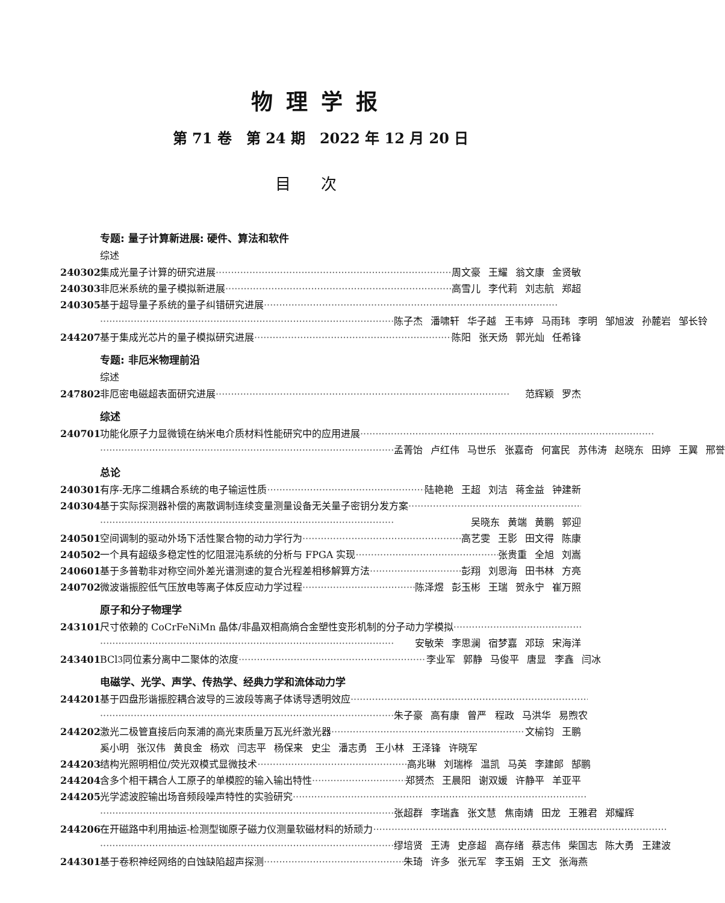物理学报
第 71 卷　第 24 期　2022 年 12 月 20 日
目次
专题: 量子计算新进展: 硬件、算法和软件
综述
240302 集成光量子计算的研究进展 周文豪 王耀 翁文康 金贤敏
240303 非厄米系统的量子模拟新进展 高雪儿 李代莉 刘志航 郑超
240305 基于超导量子系统的量子纠错研究进展
陈子杰 潘啸轩 华子越 王韦婷 马雨玮 李明 邹旭波 孙麓岩 邹长铃
244207 基于集成光芯片的量子模拟研究进展 陈阳 张天炀 郭光灿 任希锋
专题: 非厄米物理前沿
综述
247802 非厄密电磁超表面研究进展 范辉颖 罗杰
综述
240701 功能化原子力显微镜在纳米电介质材料性能研究中的应用进展
孟菁饴 卢红伟 马世乐 张嘉奇 何富民 苏伟涛 赵晓东 田婷 王翼 邢誉
总论
240301 有序-无序二维耦合系统的电子输运性质 陆艳艳 王超 刘洁 蒋金益 钟建新
240304 基于实际探测器补偿的离散调制连续变量测量设备无关量子密钥分发方案
吴晓东 黄端 黄鹏 郭迎
240501 空间调制的驱动外场下活性聚合物的动力学行为 高艺雯 王影 田文得 陈康
240502 一个具有超级多稳定性的忆阻混沌系统的分析与 FPGA 实现 张贵重 全旭 刘嵩
240601 基于多普勒非对称空间外差光谱测速的复合光程差相移解算方法 彭翔 刘恩海 田书林 方亮
240702 微波谐振腔低气压放电等离子体反应动力学过程 陈泽煜 彭玉彬 王瑞 贺永宁 崔万照
原子和分子物理学
243101 尺寸依赖的 CoCrFeNiMn 晶体/非晶双相高熵合金塑性变形机制的分子动力学模拟
安敏荣 李思澜 宿梦嘉 邓琼 宋海洋
243401 BCl<sub>3</sub> 同位素分离中二聚体的浓度 李业军 郭静 马俊平 唐显 李鑫 闫冰
电磁学、光学、声学、传热学、经典力学和流体动力学
244201 基于四盘形谐振腔耦合波导的三波段等离子体诱导透明效应
朱子豪 高有康 曾严 程政 马洪华 易煦农
244202 激光二极管直接后向泵浦的高光束质量万瓦光纤激光器 文榆钧 王鹏
奚小明 张汉伟 黄良金 杨欢 闫志平 杨保来 史尘 潘志勇 王小林 王泽锋 许晓军
244203 结构光照明相位/荧光双模式显微技术 高兆琳 刘瑞桦 温凯 马英 李建郎 郜鹏
244204 含多个相干耦合人工原子的单模腔的输入输出特性 郑赟杰 王晨阳 谢双媛 许静平 羊亚平
244205 光学滤波腔输出场音频段噪声特性的实验研究
张超群 李瑞鑫 张文慧 焦南婧 田龙 王雅君 郑耀辉
244206 在开磁路中利用抽运-检测型铷原子磁力仪测量软磁材料的矫顽力
缪培贤 王涛 史彦超 高存绪 蔡志伟 柴国志 陈大勇 王建波
244301 基于卷积神经网络的白蚀缺陷超声探测 朱琦 许多 张元军 李玉娟 王文 张海燕